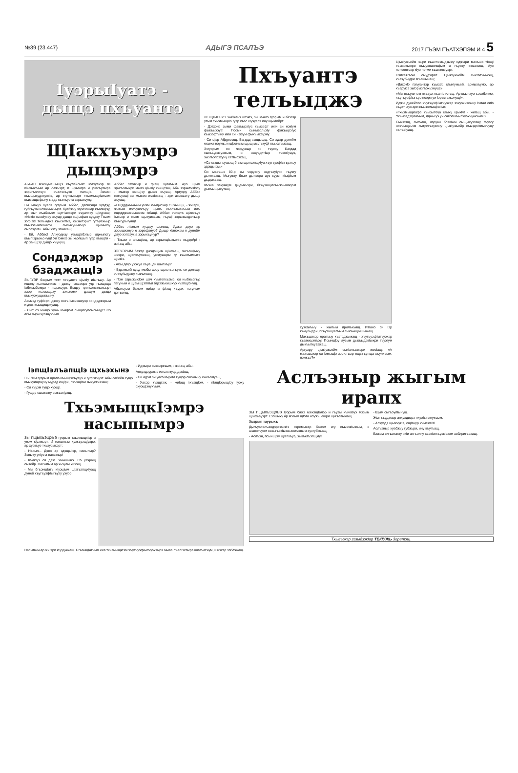№39 (23.447) АДЫГЭ ПСАЛЪЭ 2017 ГЪЭМ ГЪАТХЭПЭМ И 4 5
IуэрыIуатэ -
дыщэ пхъуантэ
ЩIакхъуэмрэ дыщэмрэ
АББАС мэкъумэшыщIэ къулейсызт. Махуэхэр зи кIыхьагъым ар лажьэрт, и щхьэмрэ и унагъуэмрэ зэригъэпсэун къалэхъуэн папщIэ. Зэман къыщыхудэхуэкIэ, ар егупсысырт тхьэмыщкIагъэм къизыщыфыну кIадэ къигъуэта зэрыхъуну.
Зы махуэ хуабэ гуэрым Аббас, дапщэщи хуэдэу, губгъуэм илэжьыхьырт. Хуабжьу зэрезэшар къапщIэу, ар жыг лъабжьэм щетIысэхри хъуапсэу щIидзащ: «ИэкIэ сызэIусэу хъуар дыщэ сщIыфын хуэдэу Тхьэм зэфIэкI тельыджэ къызитмэ, сызыпэрыт гугъуехьыр къызэзынэкIынти, сызыхуныкъуэ щымыIэу сыпсэунт». Абы хэту зэхихащ:
- Ей, Аббас! Апхуэдизу узыщIэбэгыр иджыпсту къыпIэрыхьэнущ! Уи IэмкIэ зы хьэпшып гуэр къащти - ар занщIэу дыщэ хъунущ.
Аббас зэхихыр и фIэщ хуакъым. Ауэ щIым зригъэзыхри мывэ цIыкIу къищтащ. Абы зэрылъэIэсу - мывэр занщIэу дыщэ хъуащ. Аргуэру Аббас нэгъуэщI зы мывэм лъэIэсащ - ари асыхьэту дыщэ хъуащ.
«Пщэдджыжьым унэм къыдисхар сшхынщ», - жиIэри, жыгым пэгъунэгъуу щылъ къэлътмакъым илъ пщэдджыжьышхэм IэбащI. Аббас къищта щIакхъуэ Iыхьэр и жьэм щыхуихьым, гъущI зэрыжьэдэлъыр къыгурыIуащ!
Аббас лIэным хуэдэу шынащ. Иджы дауэ ар зэрышхэнур е зэрефэнур? Дыщэ кIанэхэм я дунейм дауэ хэпсэукIа зэрыхъунур?
- Тхьэм и фIыщIэщ, ар зэрыпщIыхьэпIэ къудейр! - жиIащ абы.
Сондэджэр бзаджащIэ
ЗЫГУЭР бзэрым тетт пхъуантэ цIыкIу иIыгъыу. Ар ищэну хьэпшыпхэм - дзэху Iыхьэмрэ удз гъэщэща Iэбжьыбымрэ - ящыхьурт. Быдзу тригъэпыныхьырт ахэр къэзыщэху зэхэнэми дзэхум дыщэ къыхуэхущыкъыну.
Ахьмэд гуфIэри, дзэху нэхъ Iыхьэшхуэр сондэджэрым и деж къыщищэхуащ.
- Сыт сэ мыщэ хужь къафэм сыщIегупсысынур? Сэ абы зыри хуэзнукъым.
ЗЭГУЭРЫМ бажэр джэдэщым щIыхьэщ, зигъэщIыху шхэри, щIэпхъуэжащ, унэгуащэм гу къылъимытэ щIыкIэ.
- Абы дауэ ухэхуа хъуа, ди шыпхъу?
- Бдзэжьей куэд мыбы хэсу щыслъэгъум, си дэлъху, къэзубыдыну сыкъехащ.
- Пэж зэрыжысIэм шэч къытепхьэмэ, си ныбжьэгъу, пэгуным и щIэм щIэплъи бдзэжьеишхуэ къэпщIэнущ.
Абыкъуэм бажэм жиIар и фIэщ хъури, пэгуным дэлъеящ.
Пхъуантэ телъыджэ
ЛIЭЩIЫГЪУЭ зыбжанэ ипэкIэ, зы къалэ гуэрым и бзэзэр утым тхьэмыщкIэ гуэр къэс кIуэуэрэ ину щыкIийрт:
- Дэтхэнэ зыми факъырэIус къызэфт икIи си нэкIум фыкъыхэуэ! Псоми сынывольэIу факъырэIус къызэфтыну икIи си нэкIум фыкъыхэуэну.
- Си цIэр Абдуллащ, Багдад сыщыщщ. Си адэр дунейм ехыжа нэужь, и щIэиным щыщ мылъкуфI къыслъысащ.
Зэгуэрым си чэрууныр си гъусэу Багдад сыкъыдэкIуэжым, и зэхуэдитIыр къэскIуауэ, зызгъэпсэхуну сетIысэхащ.
«Сэ сыщыгъуазэщ бгым щыгъэпщкIуа хъугъуэфIыгъуэхэу здэщыIэм.»
Си махъшэ 80-р зы чэруану зэдгъэуIури гъуэгу дытехьащ. Мыгувэу бгым дынэсри ауз куум, кIыфIым дыдыхьащ.
Къэча зэхуакум дыдыхьэри, бгъуэнщIагъыжьышхуэм дыкъыщыхутащ.
хузсакъыу и жыпым ирилъхьащ. ИтIанэ си Iэр къиубыдри, бгъуэнщIагъым сыкъыщIишыжащ.
Махъшэхэр ерагъыу къэтэджыжащ - хъугъуэфIыгъуэхэр къатехьэлъэу. Псынщlэу аузым дыкъыдэкIыжри гъуэгум дыкъытеувэжащ.
Аргуэру цIыкIужьейм сыкIэлъыжэри жесIащ: «А махъшэхэр си Iэмыщlэ зэрилъыр пщыгъупща хъункъым, пэжкъэ?»
ЦIыкIужьейм зыри къыспимыдзыжу иджыри махъшэ тIощI къызитыжри къыуэнаипщIым и гъусэу ежьэжащ. Ауэ нэпсеягъэр кIуэ пэтми къыстекIуэрт.
Нэпсеягъэм сыудэфат. ЦIыкIужьейм сыкIэлъыжэщ, къэзубыдри згъэшынащ:
«Дахэкlэ пхъуантэр къызэт, цIыкIужьей, армыхъумэ, ар къарукIэ зыlэрызгъэхьэнущ!»
«Мы пхъуантэм пкъауэ лъапIэ илъщ. Ар къыпхуэгъэсэбэпмэ, хъугъуэфIыгъуэ псори уи IэрылъхьэнущI».
Иджы дунейпсо хъугъуэфIыгъуэхэр зэхуэхьэсыну Iэмал сиIэ хъуат, ауэ ари къызэмыщIэкIыт.
«ТхьэмыщкIафэ къызытеуа цIыху цIыкIу! - жиIащ абы. - УкъызэдэIуакъым, иджы уэ уи сабэп къыпхуэхъункъым.»
СыкIиящ, сыгъащ, чэруан блэкIым сыщыхуэзэну гъуэгу нэхъыщхьэм сытригъэувэну цIыкIужьейр къыздэIэпыкъуну селъэIуащ.
IэпщIэлъапщIэ щхьэхынэ
ЗЫ ЛIЫ гуэрым щIалэ къыщIэхъуауэ и гуфIэгъуэт. Абы сабийм гущэ къыхуищэхуну мурад ищIри, пхъэщIэм зыхуигъэзащ:
- Си къуэм гущэ хуэщI.
- Гущэр сшэжыну сыкъэкIуащ.
- Иджыри хьэзыркъым, - жиIащ абы.
АпхуэдэурэкIэ илъэс куэд дэкIащ.
- Си адэм зи уасэ къуита гущэр сшэжыну сыкъэкIуащ.
- Уасэр къэщтэж, - жиIащ пхъэщIэм, - пIащIэрыщIэу Iуэху схуэщIэнукъым.
ТхьэмыщкIэмрэ насыпымрэ
ЗЫ ПЩЫХЬЭЩХЬЭ гуэрым тхьэмыщкIэр и унэм кIуэжырт. И насыпым хуэкъуэщIуэрэ, ар хуэкъуэ тхьэусыхэрт:
- Насып... Дэнэ ар здэщыIэр, насыпыр? Зэпыту укIуэ а насыпыр!
- КъакIуэ си деж. Умышынэ. Сэ узэращ сызейр. Насыпым ар хьэуам хихэщ.
- Мы бгъэнщIагъ кIуэцIым щIэгъэпщкIуащ дуней хъугъуэфIыгъуэу ухуэр.
Насыпым ар жиIэри кIуэдыжащ. БгъэнщIагъым еха тхьэмыщкIэм хъугъуэфIыгъуэхэмрэ мывэ лъапIэхэмрэ щилъагъум, и нэхэр зэблэжащ.
Аслъэныр жыгым ирапх
ЗЫ ПЩЫХЬЭЩХЬЭ гуэрым бажэ мэжэщIалэр и гъуэм къикIауэ мэзым щIыхьауэрт. Езэшыху ар мэзым щIэта нэужь, ешри щигъэтыжащ.
Хьэрып таурыхъ
ДыгъуасэлъандэрэжыжIэ зэремыхар бажэм игу къыхэкIыжым, и шынэгъуэм хэзыгъэкIыжа аслъэным хуэгубжьащ.
- Аслъэн, псынщIэу щIэпхъуэ, зыкъегъэпщкIу!
- Щым сыгъэулIынущ.
Жыг къудамэр апхуэдизрэ пхуэIыгынукъым.
- Апхуэдэ щыхъукIэ, сщIэнур къызжеIэ!
Аслъэныр хуабжьу губжьри, ину къугъащ.
Бажэм зигъэпагэу икIи зигъэину хьэкIэкхъуэкIэхэм заблригъэхащ.
Тхыгъэхэр зэзыдзэкIар ТЕКIУЖЬ Заретэщ.